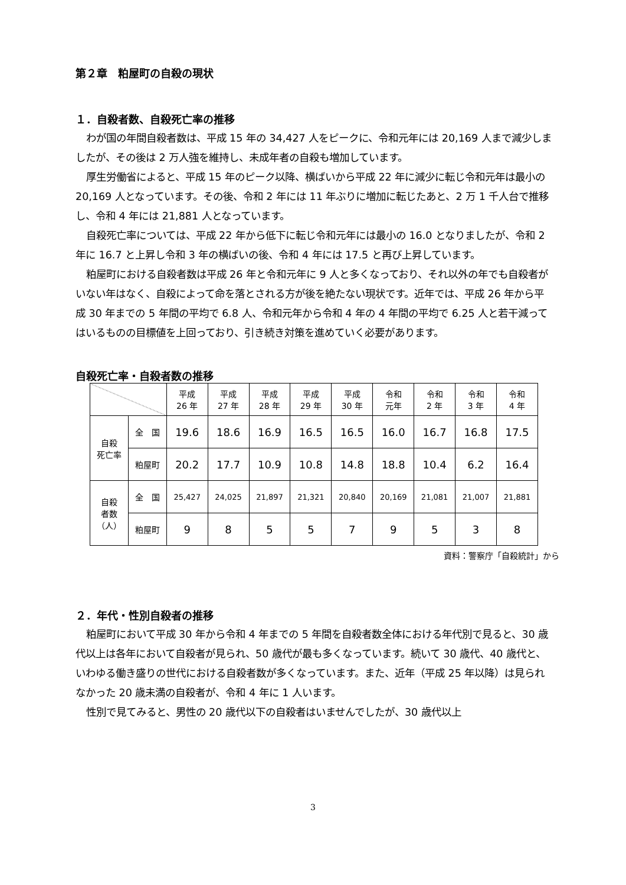第２章　粕屋町の自殺の現状
１．自殺者数、自殺死亡率の推移
わが国の年間自殺者数は、平成 15 年の 34,427 人をピークに、令和元年には 20,169 人まで減少しましたが、その後は 2 万人強を維持し、未成年者の自殺も増加しています。
厚生労働省によると、平成 15 年のピーク以降、横ばいから平成 22 年に減少に転じ令和元年は最小の 20,169 人となっています。その後、令和 2 年には 11 年ぶりに増加に転じたあと、2 万 1 千人台で推移し、令和 4 年には 21,881 人となっています。
自殺死亡率については、平成 22 年から低下に転じ令和元年には最小の 16.0 となりましたが、令和 2 年に 16.7 と上昇し令和 3 年の横ばいの後、令和 4 年には 17.5 と再び上昇しています。
粕屋町における自殺者数は平成 26 年と令和元年に 9 人と多くなっており、それ以外の年でも自殺者がいない年はなく、自殺によって命を落とされる方が後を絶たない現状です。近年では、平成 26 年から平成 30 年までの 5 年間の平均で 6.8 人、令和元年から令和 4 年の 4 年間の平均で 6.25 人と若干減ってはいるものの目標値を上回っており、引き続き対策を進めていく必要があります。
自殺死亡率・自殺者数の推移
| | | 平成 26 年 | 平成 27 年 | 平成 28 年 | 平成 29 年 | 平成 30 年 | 令和 元年 | 令和 2 年 | 令和 3 年 | 令和 4 年 |
| --- | --- | --- | --- | --- | --- | --- | --- | --- | --- | --- |
| 自殺 死亡率 | 全 国 | 19.6 | 18.6 | 16.9 | 16.5 | 16.5 | 16.0 | 16.7 | 16.8 | 17.5 |
| | 粕屋町 | 20.2 | 17.7 | 10.9 | 10.8 | 14.8 | 18.8 | 10.4 | 6.2 | 16.4 |
| 自殺 者数 （人） | 全 国 | 25,427 | 24,025 | 21,897 | 21,321 | 20,840 | 20,169 | 21,081 | 21,007 | 21,881 |
| | 粕屋町 | 9 | 8 | 5 | 5 | 7 | 9 | 5 | 3 | 8 |
資料：警察庁「自殺統計」から
２．年代・性別自殺者の推移
粕屋町において平成 30 年から令和 4 年までの 5 年間を自殺者数全体における年代別で見ると、30 歳代以上は各年において自殺者が見られ、50 歳代が最も多くなっています。続いて 30 歳代、40 歳代と、いわゆる働き盛りの世代における自殺者数が多くなっています。また、近年（平成 25 年以降）は見られなかった 20 歳未満の自殺者が、令和 4 年に 1 人います。
性別で見てみると、男性の 20 歳代以下の自殺者はいませんでしたが、30 歳代以上
3